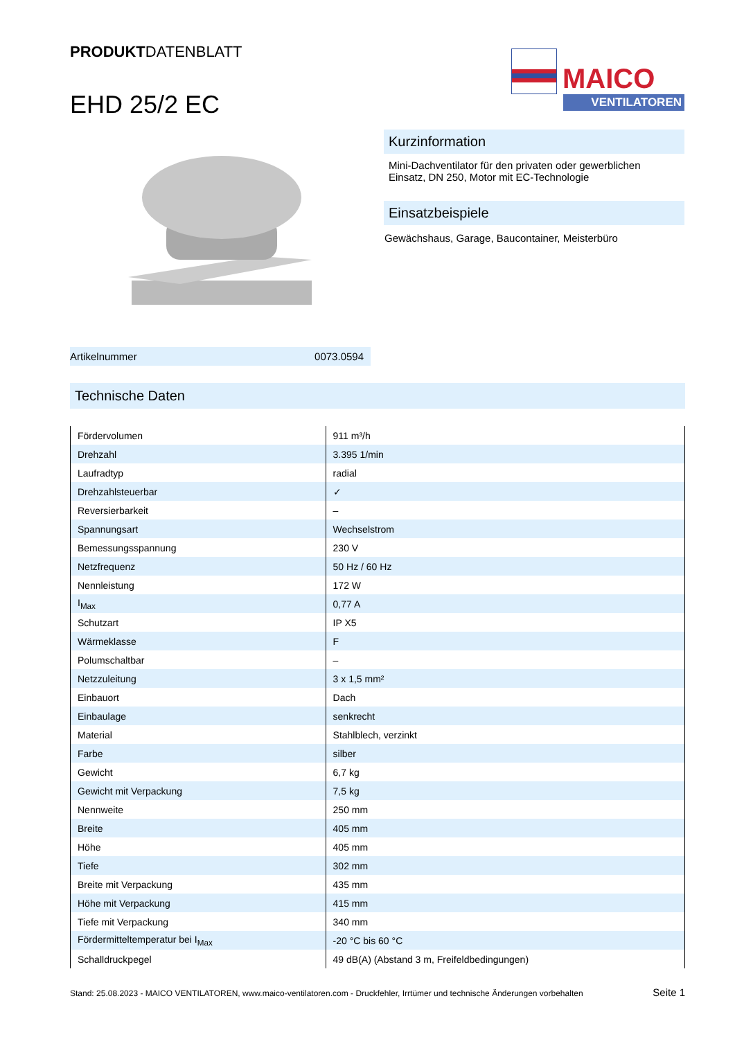PRODUKTDATENBLATT
EHD 25/2 EC
MAICO
VENTILATOREN
Kurzinformation
Mini-Dachventilator für den privaten oder gewerblichen Einsatz, DN 250, Motor mit EC-Technologie
Einsatzbeispiele
Gewächshaus, Garage, Baucontainer, Meisterbüro
Artikelnummer 0073.0594
Technische Daten
| Fördervolumen | 911 m³/h |
| Drehzahl | 3.395 1/min |
| Laufradtyp | radial |
| Drehzahlsteuerbar | ✓ |
| Reversierbarkeit | – |
| Spannungsart | Wechselstrom |
| Bemessungsspannung | 230 V |
| Netzfrequenz | 50 Hz / 60 Hz |
| Nennleistung | 172 W |
| I<sub>Max</sub> | 0,77 A |
| Schutzart | IP X5 |
| Wärmeklasse | F |
| Polumschaltbar | – |
| Netzzuleitung | 3 x 1,5 mm² |
| Einbauort | Dach |
| Einbaulage | senkrecht |
| Material | Stahlblech, verzinkt |
| Farbe | silber |
| Gewicht | 6,7 kg |
| Gewicht mit Verpackung | 7,5 kg |
| Nennweite | 250 mm |
| Breite | 405 mm |
| Höhe | 405 mm |
| Tiefe | 302 mm |
| Breite mit Verpackung | 435 mm |
| Höhe mit Verpackung | 415 mm |
| Tiefe mit Verpackung | 340 mm |
| Fördermitteltemperatur bei I<sub>Max</sub> | -20 °C bis 60 °C |
| Schalldruckpegel | 49 dB(A) (Abstand 3 m, Freifeldbedingungen) |
Stand: 25.08.2023 - MAICO VENTILATOREN, www.maico-ventilatoren.com - Druckfehler, Irrtümer und technische Änderungen vorbehalten Seite 1